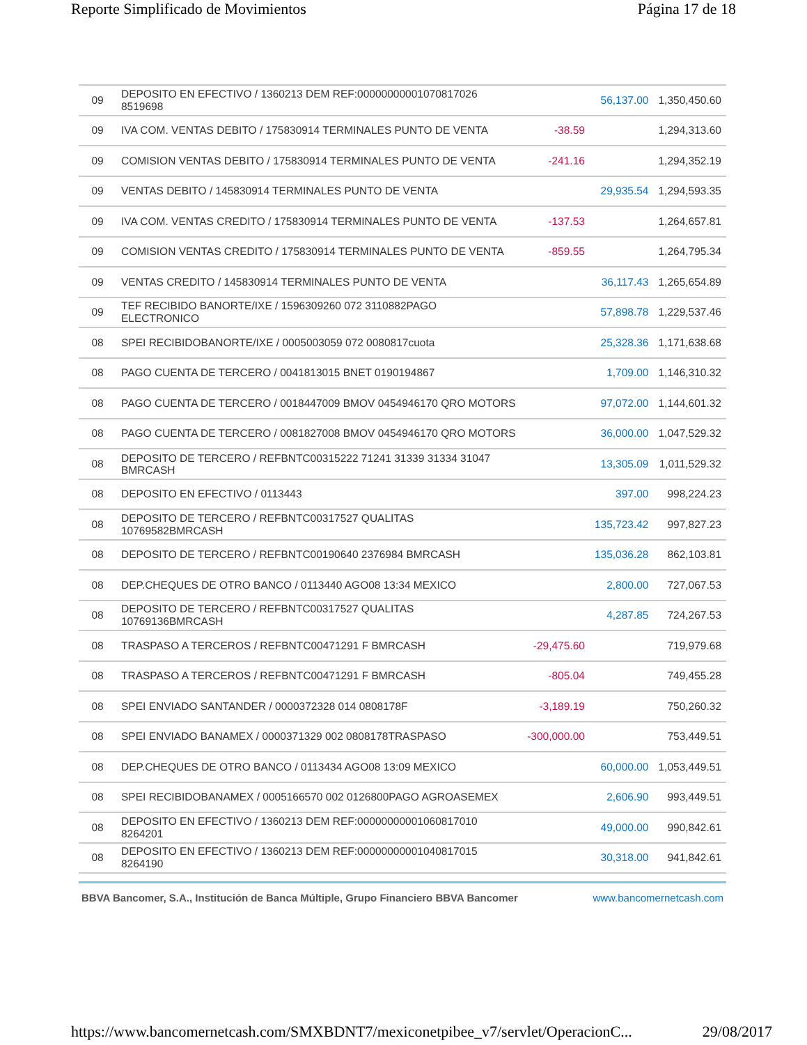Reporte Simplificado de Movimientos Página 17 de 18
| 09 | DEPOSITO EN EFECTIVO / 1360213 DEM REF:00000000001070817026 8519698 | | 56,137.00 | 1,350,450.60 |
| 09 | IVA COM. VENTAS DEBITO / 175830914 TERMINALES PUNTO DE VENTA | -38.59 | | 1,294,313.60 |
| 09 | COMISION VENTAS DEBITO / 175830914 TERMINALES PUNTO DE VENTA | -241.16 | | 1,294,352.19 |
| 09 | VENTAS DEBITO / 145830914 TERMINALES PUNTO DE VENTA | | 29,935.54 | 1,294,593.35 |
| 09 | IVA COM. VENTAS CREDITO / 175830914 TERMINALES PUNTO DE VENTA | -137.53 | | 1,264,657.81 |
| 09 | COMISION VENTAS CREDITO / 175830914 TERMINALES PUNTO DE VENTA | -859.55 | | 1,264,795.34 |
| 09 | VENTAS CREDITO / 145830914 TERMINALES PUNTO DE VENTA | | 36,117.43 | 1,265,654.89 |
| 09 | TEF RECIBIDO BANORTE/IXE / 1596309260 072 3110882PAGO ELECTRONICO | | 57,898.78 | 1,229,537.46 |
| 08 | SPEI RECIBIDOBANORTE/IXE / 0005003059 072 0080817cuota | | 25,328.36 | 1,171,638.68 |
| 08 | PAGO CUENTA DE TERCERO / 0041813015 BNET 0190194867 | | 1,709.00 | 1,146,310.32 |
| 08 | PAGO CUENTA DE TERCERO / 0018447009 BMOV 0454946170 QRO MOTORS | | 97,072.00 | 1,144,601.32 |
| 08 | PAGO CUENTA DE TERCERO / 0081827008 BMOV 0454946170 QRO MOTORS | | 36,000.00 | 1,047,529.32 |
| 08 | DEPOSITO DE TERCERO / REFBNTC00315222 71241 31339 31334 31047 BMRCASH | | 13,305.09 | 1,011,529.32 |
| 08 | DEPOSITO EN EFECTIVO / 0113443 | | 397.00 | 998,224.23 |
| 08 | DEPOSITO DE TERCERO / REFBNTC00317527 QUALITAS 10769582BMRCASH | | 135,723.42 | 997,827.23 |
| 08 | DEPOSITO DE TERCERO / REFBNTC00190640 2376984 BMRCASH | | 135,036.28 | 862,103.81 |
| 08 | DEP.CHEQUES DE OTRO BANCO / 0113440 AGO08 13:34 MEXICO | | 2,800.00 | 727,067.53 |
| 08 | DEPOSITO DE TERCERO / REFBNTC00317527 QUALITAS 10769136BMRCASH | | 4,287.85 | 724,267.53 |
| 08 | TRASPASO A TERCEROS / REFBNTC00471291 F BMRCASH | -29,475.60 | | 719,979.68 |
| 08 | TRASPASO A TERCEROS / REFBNTC00471291 F BMRCASH | -805.04 | | 749,455.28 |
| 08 | SPEI ENVIADO SANTANDER / 0000372328 014 0808178F | -3,189.19 | | 750,260.32 |
| 08 | SPEI ENVIADO BANAMEX / 0000371329 002 0808178TRASPASO | -300,000.00 | | 753,449.51 |
| 08 | DEP.CHEQUES DE OTRO BANCO / 0113434 AGO08 13:09 MEXICO | | 60,000.00 | 1,053,449.51 |
| 08 | SPEI RECIBIDOBANAMEX / 0005166570 002 0126800PAGO AGROASEMEX | | 2,606.90 | 993,449.51 |
| 08 | DEPOSITO EN EFECTIVO / 1360213 DEM REF:00000000001060817010 8264201 | | 49,000.00 | 990,842.61 |
| 08 | DEPOSITO EN EFECTIVO / 1360213 DEM REF:00000000001040817015 8264190 | | 30,318.00 | 941,842.61 |
BBVA Bancomer, S.A., Institución de Banca Múltiple, Grupo Financiero BBVA Bancomer www.bancomernetcash.com
https://www.bancomernetcash.com/SMXBDNT7/mexiconetpibee_v7/servlet/OperacionC... 29/08/2017